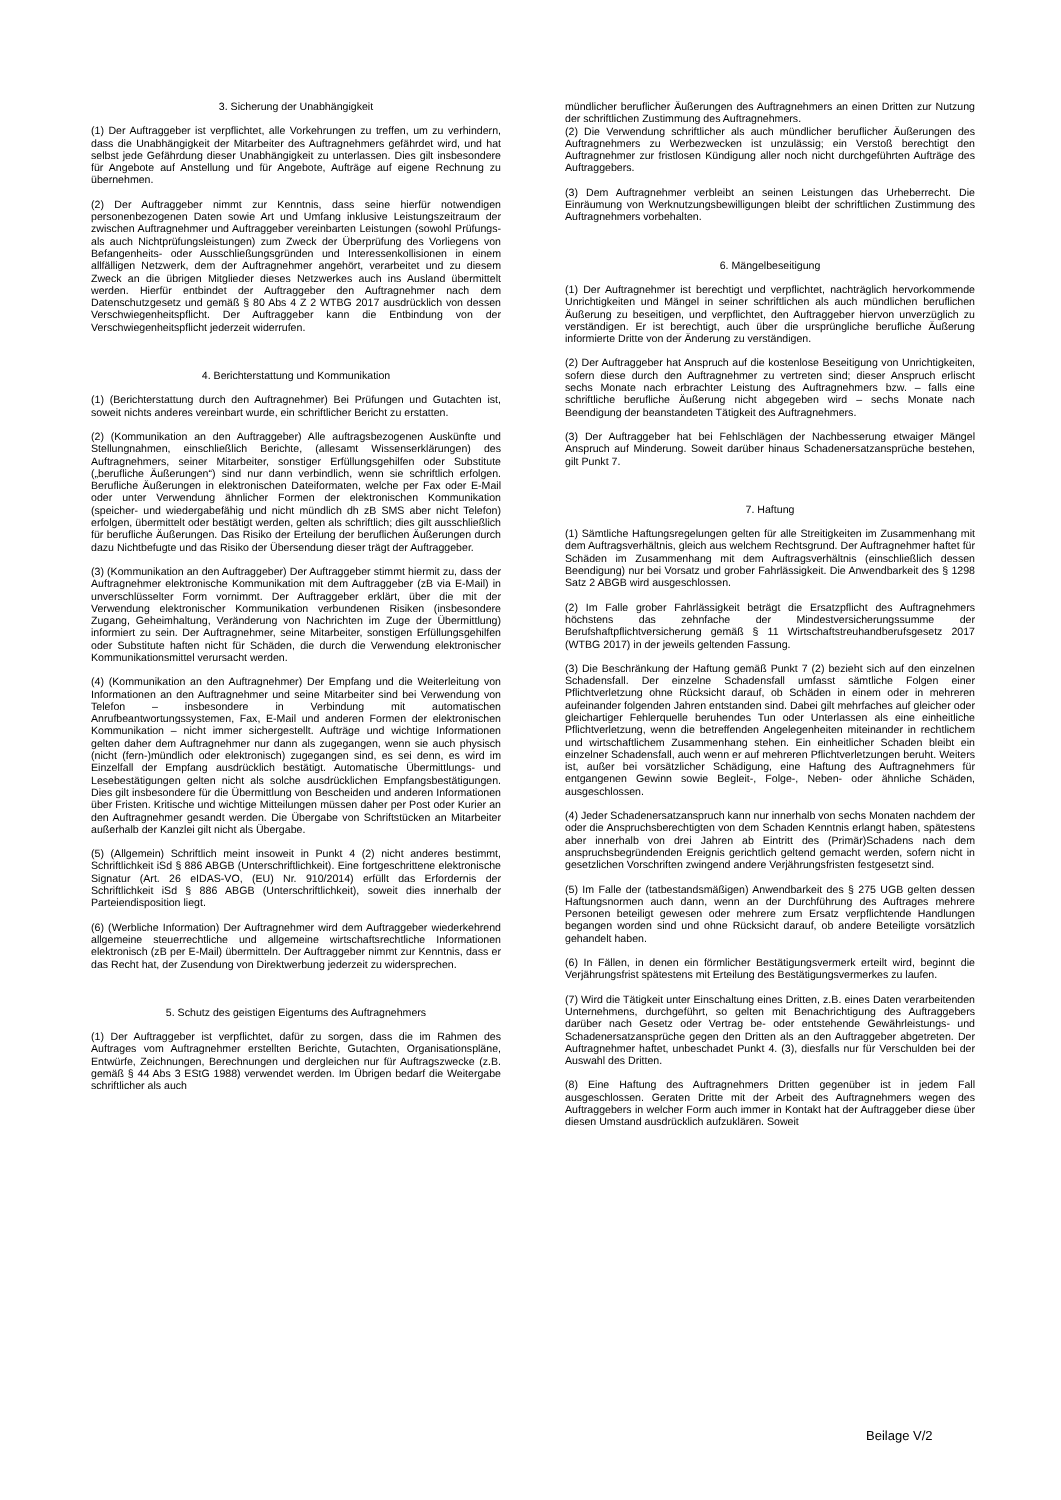3. Sicherung der Unabhängigkeit
(1) Der Auftraggeber ist verpflichtet, alle Vorkehrungen zu treffen, um zu verhindern, dass die Unabhängigkeit der Mitarbeiter des Auftragnehmers gefährdet wird, und hat selbst jede Gefährdung dieser Unabhängigkeit zu unterlassen. Dies gilt insbesondere für Angebote auf Anstellung und für Angebote, Aufträge auf eigene Rechnung zu übernehmen.
(2) Der Auftraggeber nimmt zur Kenntnis, dass seine hierfür notwendigen personenbezogenen Daten sowie Art und Umfang inklusive Leistungszeitraum der zwischen Auftragnehmer und Auftraggeber vereinbarten Leistungen (sowohl Prüfungs- als auch Nichtprüfungsleistungen) zum Zweck der Überprüfung des Vorliegens von Befangenheits- oder Ausschließungsgründen und Interessenkollisionen in einem allfälligen Netzwerk, dem der Auftragnehmer angehört, verarbeitet und zu diesem Zweck an die übrigen Mitglieder dieses Netzwerkes auch ins Ausland übermittelt werden. Hierfür entbindet der Auftraggeber den Auftragnehmer nach dem Datenschutzgesetz und gemäß § 80 Abs 4 Z 2 WTBG 2017 ausdrücklich von dessen Verschwiegenheitspflicht. Der Auftraggeber kann die Entbindung von der Verschwiegenheitspflicht jederzeit widerrufen.
4. Berichterstattung und Kommunikation
(1) (Berichterstattung durch den Auftragnehmer) Bei Prüfungen und Gutachten ist, soweit nichts anderes vereinbart wurde, ein schriftlicher Bericht zu erstatten.
(2) (Kommunikation an den Auftraggeber) Alle auftragsbezogenen Auskünfte und Stellungnahmen, einschließlich Berichte, (allesamt Wissenserklärungen) des Auftragnehmers, seiner Mitarbeiter, sonstiger Erfüllungsgehilfen oder Substitute („berufliche Äußerungen“) sind nur dann verbindlich, wenn sie schriftlich erfolgen. Berufliche Äußerungen in elektronischen Dateiformaten, welche per Fax oder E-Mail oder unter Verwendung ähnlicher Formen der elektronischen Kommunikation (speicher- und wiedergabefähig und nicht mündlich dh zB SMS aber nicht Telefon) erfolgen, übermittelt oder bestätigt werden, gelten als schriftlich; dies gilt ausschließlich für berufliche Äußerungen. Das Risiko der Erteilung der beruflichen Äußerungen durch dazu Nichtbefugte und das Risiko der Übersendung dieser trägt der Auftraggeber.
(3) (Kommunikation an den Auftraggeber) Der Auftraggeber stimmt hiermit zu, dass der Auftragnehmer elektronische Kommunikation mit dem Auftraggeber (zB via E-Mail) in unverschlüsselter Form vornimmt. Der Auftraggeber erklärt, über die mit der Verwendung elektronischer Kommunikation verbundenen Risiken (insbesondere Zugang, Geheimhaltung, Veränderung von Nachrichten im Zuge der Übermittlung) informiert zu sein. Der Auftragnehmer, seine Mitarbeiter, sonstigen Erfüllungsgehilfen oder Substitute haften nicht für Schäden, die durch die Verwendung elektronischer Kommunikationsmittel verursacht werden.
(4) (Kommunikation an den Auftragnehmer) Der Empfang und die Weiterleitung von Informationen an den Auftragnehmer und seine Mitarbeiter sind bei Verwendung von Telefon – insbesondere in Verbindung mit automatischen Anrufbeantwortungssystemen, Fax, E-Mail und anderen Formen der elektronischen Kommunikation – nicht immer sichergestellt. Aufträge und wichtige Informationen gelten daher dem Auftragnehmer nur dann als zugegangen, wenn sie auch physisch (nicht (fern-)mündlich oder elektronisch) zugegangen sind, es sei denn, es wird im Einzelfall der Empfang ausdrücklich bestätigt. Automatische Übermittlungs- und Lesebestätigungen gelten nicht als solche ausdrücklichen Empfangsbestätigungen. Dies gilt insbesondere für die Übermittlung von Bescheiden und anderen Informationen über Fristen. Kritische und wichtige Mitteilungen müssen daher per Post oder Kurier an den Auftragnehmer gesandt werden. Die Übergabe von Schriftstücken an Mitarbeiter außerhalb der Kanzlei gilt nicht als Übergabe.
(5) (Allgemein) Schriftlich meint insoweit in Punkt 4 (2) nicht anderes bestimmt, Schriftlichkeit iSd § 886 ABGB (Unterschriftlichkeit). Eine fortgeschrittene elektronische Signatur (Art. 26 eIDAS-VO, (EU) Nr. 910/2014) erfüllt das Erfordernis der Schriftlichkeit iSd § 886 ABGB (Unterschriftlichkeit), soweit dies innerhalb der Parteiendisposition liegt.
(6) (Werbliche Information) Der Auftragnehmer wird dem Auftraggeber wiederkehrend allgemeine steuerrechtliche und allgemeine wirtschaftsrechtliche Informationen elektronisch (zB per E-Mail) übermitteln. Der Auftraggeber nimmt zur Kenntnis, dass er das Recht hat, der Zusendung von Direktwerbung jederzeit zu widersprechen.
5. Schutz des geistigen Eigentums des Auftragnehmers
(1) Der Auftraggeber ist verpflichtet, dafür zu sorgen, dass die im Rahmen des Auftrages vom Auftragnehmer erstellten Berichte, Gutachten, Organisationspläne, Entwürfe, Zeichnungen, Berechnungen und dergleichen nur für Auftragszwecke (z.B. gemäß § 44 Abs 3 EStG 1988) verwendet werden. Im Übrigen bedarf die Weitergabe schriftlicher als auch
mündlicher beruflicher Äußerungen des Auftragnehmers an einen Dritten zur Nutzung der schriftlichen Zustimmung des Auftragnehmers.
(2) Die Verwendung schriftlicher als auch mündlicher beruflicher Äußerungen des Auftragnehmers zu Werbezwecken ist unzulässig; ein Verstoß berechtigt den Auftragnehmer zur fristlosen Kündigung aller noch nicht durchgeführten Aufträge des Auftraggebers.
(3) Dem Auftragnehmer verbleibt an seinen Leistungen das Urheberrecht. Die Einräumung von Werknutzungsbewilligungen bleibt der schriftlichen Zustimmung des Auftragnehmers vorbehalten.
6. Mängelbeseitigung
(1) Der Auftragnehmer ist berechtigt und verpflichtet, nachträglich hervorkommende Unrichtigkeiten und Mängel in seiner schriftlichen als auch mündlichen beruflichen Äußerung zu beseitigen, und verpflichtet, den Auftraggeber hiervon unverzüglich zu verständigen. Er ist berechtigt, auch über die ursprüngliche berufliche Äußerung informierte Dritte von der Änderung zu verständigen.
(2) Der Auftraggeber hat Anspruch auf die kostenlose Beseitigung von Unrichtigkeiten, sofern diese durch den Auftragnehmer zu vertreten sind; dieser Anspruch erlischt sechs Monate nach erbrachter Leistung des Auftragnehmers bzw. – falls eine schriftliche berufliche Äußerung nicht abgegeben wird – sechs Monate nach Beendigung der beanstandeten Tätigkeit des Auftragnehmers.
(3) Der Auftraggeber hat bei Fehlschlägen der Nachbesserung etwaiger Mängel Anspruch auf Minderung. Soweit darüber hinaus Schadenersatzansprüche bestehen, gilt Punkt 7.
7. Haftung
(1) Sämtliche Haftungsregelungen gelten für alle Streitigkeiten im Zusammenhang mit dem Auftragsverhältnis, gleich aus welchem Rechtsgrund. Der Auftragnehmer haftet für Schäden im Zusammenhang mit dem Auftragsverhältnis (einschließlich dessen Beendigung) nur bei Vorsatz und grober Fahrlässigkeit. Die Anwendbarkeit des § 1298 Satz 2 ABGB wird ausgeschlossen.
(2) Im Falle grober Fahrlässigkeit beträgt die Ersatzpflicht des Auftragnehmers höchstens das zehnfache der Mindestversicherungssumme der Berufshaftpflichtversicherung gemäß § 11 Wirtschaftstreuhandberufsgesetz 2017 (WTBG 2017) in der jeweils geltenden Fassung.
(3) Die Beschränkung der Haftung gemäß Punkt 7 (2) bezieht sich auf den einzelnen Schadensfall. Der einzelne Schadensfall umfasst sämtliche Folgen einer Pflichtverletzung ohne Rücksicht darauf, ob Schäden in einem oder in mehreren aufeinander folgenden Jahren entstanden sind. Dabei gilt mehrfaches auf gleicher oder gleichartiger Fehlerquelle beruhendes Tun oder Unterlassen als eine einheitliche Pflichtverletzung, wenn die betreffenden Angelegenheiten miteinander in rechtlichem und wirtschaftlichem Zusammenhang stehen. Ein einheitlicher Schaden bleibt ein einzelner Schadensfall, auch wenn er auf mehreren Pflichtverletzungen beruht. Weiters ist, außer bei vorsätzlicher Schädigung, eine Haftung des Auftragnehmers für entgangenen Gewinn sowie Begleit-, Folge-, Neben- oder ähnliche Schäden, ausgeschlossen.
(4) Jeder Schadenersatzanspruch kann nur innerhalb von sechs Monaten nachdem der oder die Anspruchsberechtigten von dem Schaden Kenntnis erlangt haben, spätestens aber innerhalb von drei Jahren ab Eintritt des (Primär)Schadens nach dem anspruchsbegründenden Ereignis gerichtlich geltend gemacht werden, sofern nicht in gesetzlichen Vorschriften zwingend andere Verjährungsfristen festgesetzt sind.
(5) Im Falle der (tatbestandsmäßigen) Anwendbarkeit des § 275 UGB gelten dessen Haftungsnormen auch dann, wenn an der Durchführung des Auftrages mehrere Personen beteiligt gewesen oder mehrere zum Ersatz verpflichtende Handlungen begangen worden sind und ohne Rücksicht darauf, ob andere Beteiligte vorsätzlich gehandelt haben.
(6) In Fällen, in denen ein förmlicher Bestätigungsvermerk erteilt wird, beginnt die Verjährungsfrist spätestens mit Erteilung des Bestätigungsvermerkes zu laufen.
(7) Wird die Tätigkeit unter Einschaltung eines Dritten, z.B. eines Daten verarbeitenden Unternehmens, durchgeführt, so gelten mit Benachrichtigung des Auftraggebers darüber nach Gesetz oder Vertrag be- oder entstehende Gewährleistungs- und Schadenersatzansprüche gegen den Dritten als an den Auftraggeber abgetreten. Der Auftragnehmer haftet, unbeschadet Punkt 4. (3), diesfalls nur für Verschulden bei der Auswahl des Dritten.
(8) Eine Haftung des Auftragnehmers Dritten gegenüber ist in jedem Fall ausgeschlossen. Geraten Dritte mit der Arbeit des Auftragnehmers wegen des Auftraggebers in welcher Form auch immer in Kontakt hat der Auftraggeber diese über diesen Umstand ausdrücklich aufzuklären. Soweit
Beilage V/2